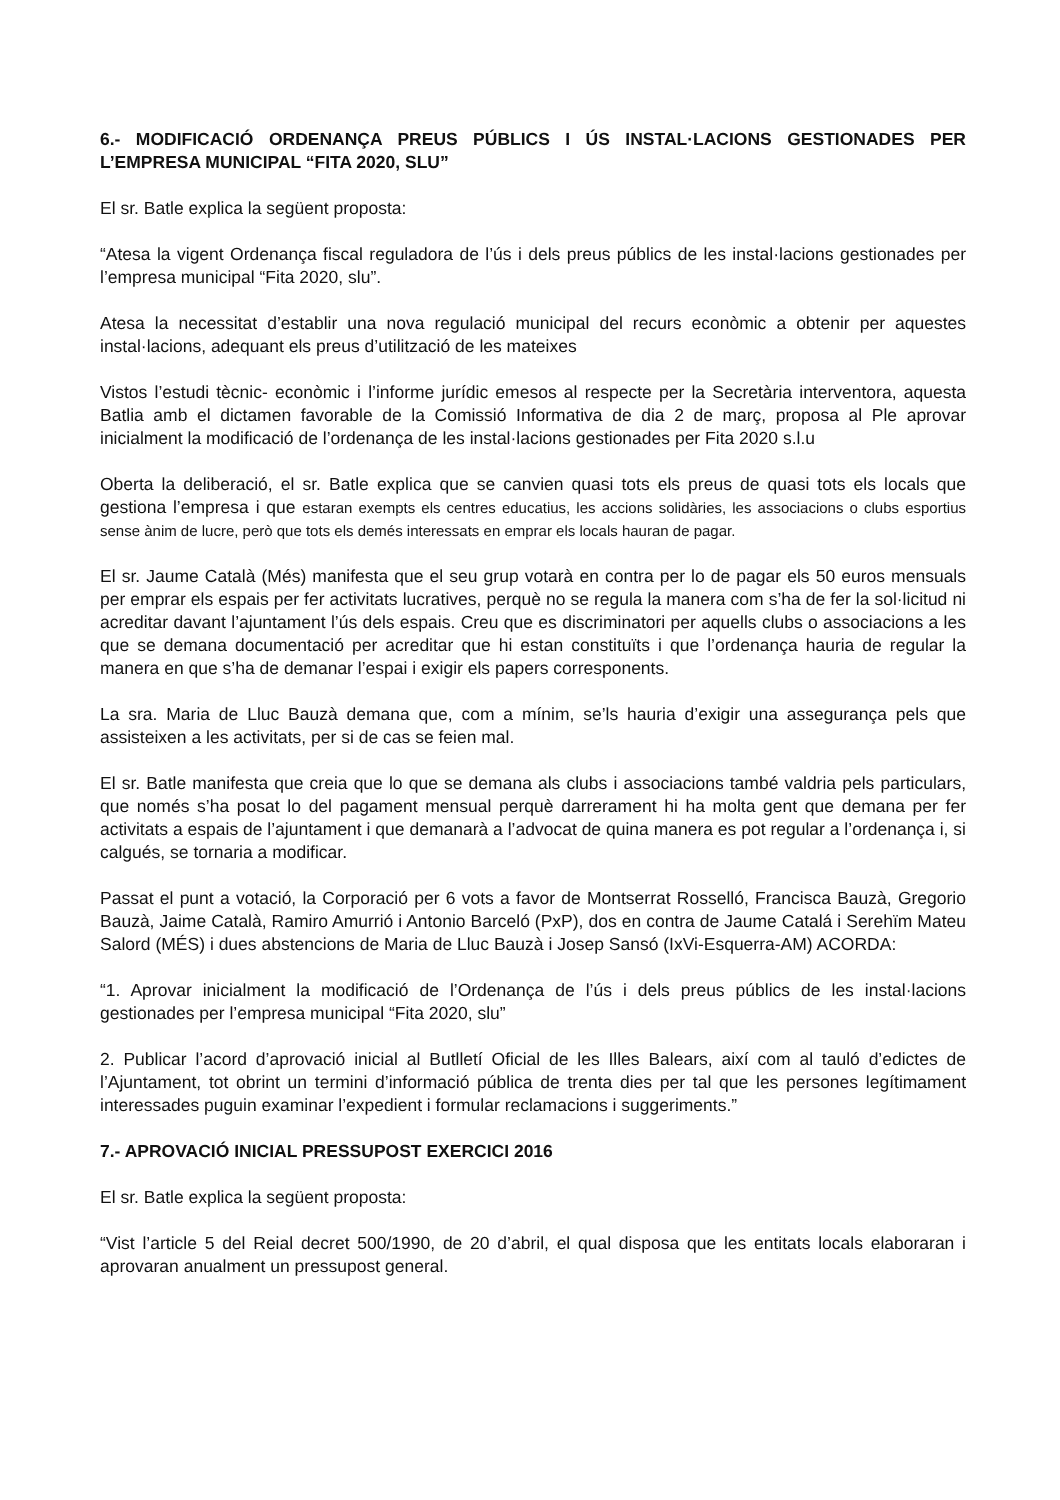6.- MODIFICACIÓ ORDENANÇA PREUS PÚBLICS I ÚS INSTAL·LACIONS GESTIONADES PER L’EMPRESA MUNICIPAL “FITA 2020, SLU”
El sr. Batle explica la següent proposta:
“Atesa la vigent Ordenança fiscal reguladora de l’ús i dels preus públics de les instal·lacions gestionades per l’empresa municipal “Fita 2020, slu”.
Atesa la necessitat d’establir una nova regulació municipal del recurs econòmic a obtenir per aquestes instal·lacions, adequant els preus d’utilització de les mateixes
Vistos l’estudi tècnic- econòmic i l’informe jurídic emesos al respecte per la Secretària interventora, aquesta Batlia amb el dictamen favorable de la Comissió Informativa de dia 2 de març, proposa al Ple aprovar inicialment la modificació de l’ordenança de les instal·lacions gestionades per Fita 2020 s.l.u
Oberta la deliberació, el sr. Batle explica que se canvien quasi tots els preus de quasi tots els locals que gestiona l’empresa i que estaran exempts els centres educatius, les accions solidàries, les associacions o clubs esportius sense ànim de lucre, però que tots els demés interessats en emprar els locals hauran de pagar.
El sr. Jaume Català (Més) manifesta que el seu grup votarà en contra per lo de pagar els 50 euros mensuals per emprar els espais per fer activitats lucratives, perquè no se regula la manera com s’ha de fer la sol·licitud ni acreditar davant l’ajuntament l’ús dels espais. Creu que es discriminatori per aquells clubs o associacions a les que se demana documentació per acreditar que hi estan constituïts i que l’ordenança hauria de regular la manera en que s’ha de demanar l’espai i exigir els papers corresponents.
La sra. Maria de Lluc Bauzà demana que, com a mínim, se’ls hauria d’exigir una assegurança pels que assisteixen a les activitats, per si de cas se feien mal.
El sr. Batle manifesta que creia que lo que se demana als clubs i associacions també valdria pels particulars, que només s’ha posat lo del pagament mensual perquè darrerament hi ha molta gent que demana per fer activitats a espais de l’ajuntament i que demanarà a l’advocat de quina manera es pot regular a l’ordenança i, si calgués, se tornaria a modificar.
Passat el punt a votació, la Corporació per 6 vots a favor de Montserrat Rosselló, Francisca Bauzà, Gregorio Bauzà, Jaime Català, Ramiro Amurrió i Antonio Barceló (PxP), dos en contra de Jaume Catalá i Serehïm Mateu Salord (MÉS) i dues abstencions de Maria de Lluc Bauzà i Josep Sansó (IxVi-Esquerra-AM) ACORDA:
“1. Aprovar inicialment la modificació de l’Ordenança de l’ús i dels preus públics de les instal·lacions gestionades per l’empresa municipal “Fita 2020, slu”
2. Publicar l’acord d’aprovació inicial al Butlletí Oficial de les Illes Balears, així com al tauló d’edictes de l’Ajuntament, tot obrint un termini d’informació pública de trenta dies per tal que les persones legítimament interessades puguin examinar l’expedient i formular reclamacions i suggeriments.”
7.- APROVACIÓ INICIAL PRESSUPOST EXERCICI 2016
El sr. Batle explica la següent proposta:
“Vist l’article 5 del Reial decret 500/1990, de 20 d’abril, el qual disposa que les entitats locals elaboraran i aprovaran anualment un pressupost general.